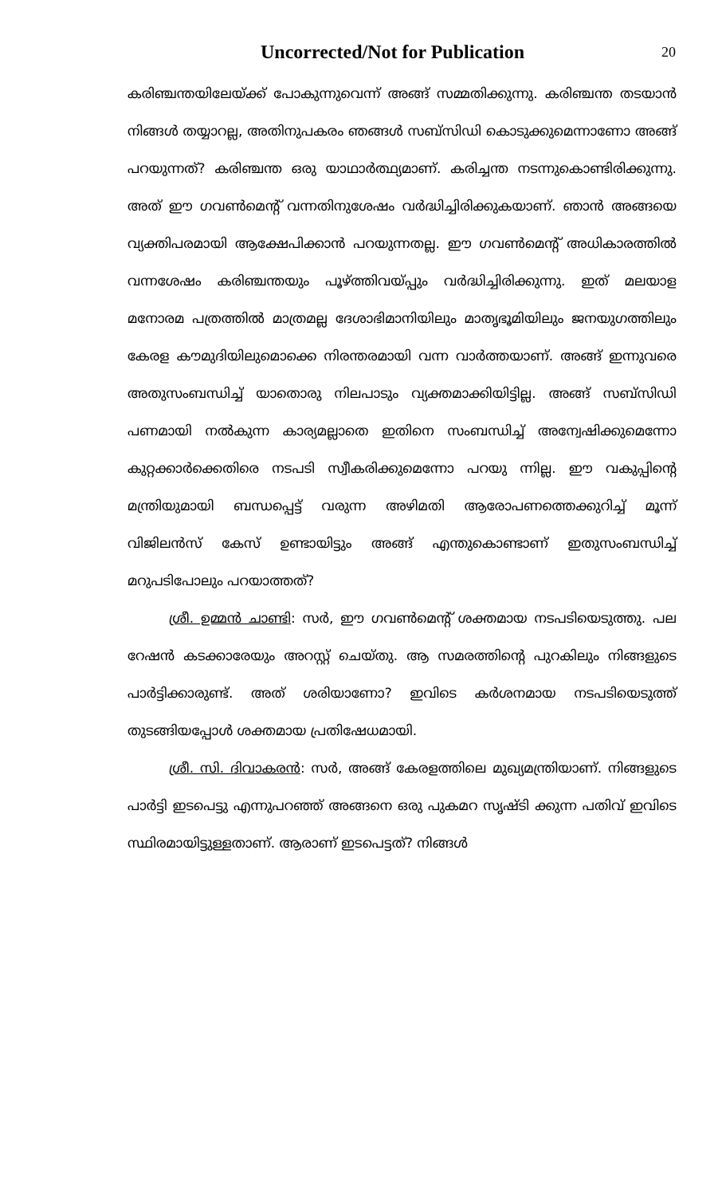Uncorrected/Not for Publication 20
കരിഞ്ചന്തയിലേയ്ക്ക് പോകുന്നുവെന്ന് അങ്ങ് സമ്മതിക്കുന്നു. കരിഞ്ചന്ത തടയാൻ നിങ്ങൾ തയ്യാറല്ല, അതിനുപകരം ഞങ്ങൾ സബ്സിഡി കൊടുക്കുമെന്നാണോ അങ്ങ് പറയുന്നത്? കരിഞ്ചന്ത ഒരു യാഥാർത്ഥ്യമാണ്. കരിച്ചന്ത നടന്നുകൊണ്ടിരിക്കുന്നു. അത് ഈ ഗവൺമെന്റ് വന്നതിനുശേഷം വർദ്ധിച്ചിരിക്കുകയാണ്. ഞാൻ അങ്ങയെ വ്യക്തിപരമായി ആക്ഷേപിക്കാൻ പറയുന്നതല്ല. ഈ ഗവൺമെന്റ് അധികാരത്തിൽ വന്നശേഷം കരിഞ്ചന്തയും പൂഴ്ത്തിവയ്പ്പും വർദ്ധിച്ചിരിക്കുന്നു. ഇത് മലയാള മനോരമ പത്രത്തിൽ മാത്രമല്ല ദേശാഭിമാനിയിലും മാതൃഭൂമിയിലും ജനയുഗത്തിലും കേരള കൗമുദിയിലുമൊക്കെ നിരന്തരമായി വന്ന വാർത്തയാണ്. അങ്ങ് ഇന്നുവരെ അതുസംബന്ധിച്ച് യാതൊരു നിലപാടും വ്യക്തമാക്കിയിട്ടില്ല. അങ്ങ് സബ്സിഡി പണമായി നൽകുന്ന കാര്യമല്ലാതെ ഇതിനെ സംബന്ധിച്ച് അന്വേഷിക്കുമെന്നോ കുറ്റക്കാർക്കെതിരെ നടപടി സ്വീകരിക്കുമെന്നോ പറയു ന്നില്ല. ഈ വകുപ്പിന്റെ മന്ത്രിയുമായി ബന്ധപ്പെട്ട് വരുന്ന അഴിമതി ആരോപണത്തെക്കുറിച്ച് മൂന്ന് വിജിലൻസ് കേസ് ഉണ്ടായിട്ടും അങ്ങ് എന്തുകൊണ്ടാണ് ഇതുസംബന്ധിച്ച് മറുപടിപോലും പറയാത്തത്?
ശ്രീ. ഉമ്മൻ ചാണ്ടി: സർ, ഈ ഗവൺമെന്റ് ശക്തമായ നടപടിയെടുത്തു. പല റേഷൻ കടക്കാരേയും അറസ്റ്റ് ചെയ്തു. ആ സമരത്തിന്റെ പുറകിലും നിങ്ങളുടെ പാർട്ടിക്കാരുണ്ട്. അത് ശരിയാണോ? ഇവിടെ കർശനമായ നടപടിയെടുത്ത് തുടങ്ങിയപ്പോൾ ശക്തമായ പ്രതിഷേധമായി.
ശ്രീ. സി. ദിവാകരൻ: സർ, അങ്ങ് കേരളത്തിലെ മുഖ്യമന്ത്രിയാണ്. നിങ്ങളുടെ പാർട്ടി ഇടപെട്ടു എന്നുപറഞ്ഞ് അങ്ങനെ ഒരു പുകമറ സൃഷ്ടി ക്കുന്ന പതിവ് ഇവിടെ സ്ഥിരമായിട്ടുള്ളതാണ്. ആരാണ് ഇടപെട്ടത്? നിങ്ങൾ